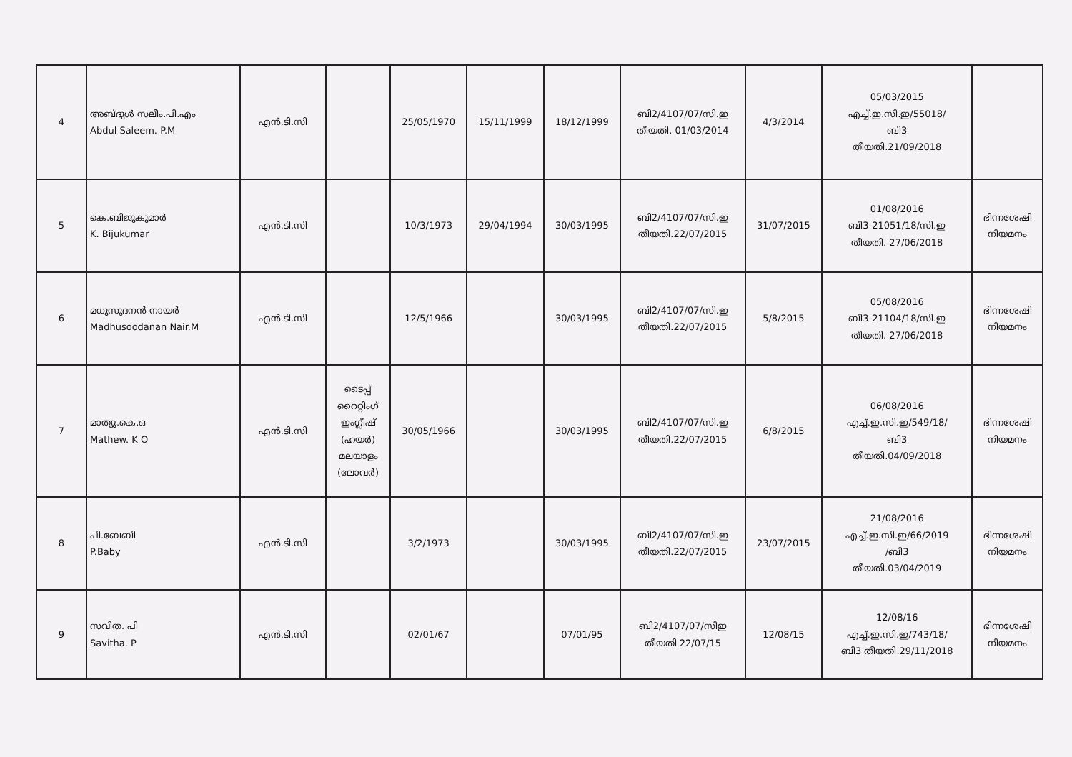| 4 | അബ്ദുൾ സലീം.പി.എം Abdul Saleem. P.M | എൻ.ടി.സി | | 25/05/1970 | 15/11/1999 | 18/12/1999 | ബി2/4107/07/സി.ഇ തീയതി. 01/03/2014 | 4/3/2014 | 05/03/2015 എച്ച്.ഇ.സി.ഇ/55018/ ബി3 തീയതി.21/09/2018 | |
| 5 | കെ.ബിജുകുമാർ K. Bijukumar | എൻ.ടി.സി | | 10/3/1973 | 29/04/1994 | 30/03/1995 | ബി2/4107/07/സി.ഇ തീയതി.22/07/2015 | 31/07/2015 | 01/08/2016 ബി3-21051/18/സി.ഇ തീയതി. 27/06/2018 | ഭിന്നശേഷി നിയമനം |
| 6 | മധുസൂദനൻ നായർ Madhusoodanan Nair.M | എൻ.ടി.സി | | 12/5/1966 | | 30/03/1995 | ബി2/4107/07/സി.ഇ തീയതി.22/07/2015 | 5/8/2015 | 05/08/2016 ബി3-21104/18/സി.ഇ തീയതി. 27/06/2018 | ഭിന്നശേഷി നിയമനം |
| 7 | മാത്യു.കെ.ഒ Mathew. K O | എൻ.ടി.സി | ടൈപ്പ് റൈറ്റിംഗ് ഇംഗ്ലീഷ് (ഹയർ) മലയാളം (ലോവർ) | 30/05/1966 | | 30/03/1995 | ബി2/4107/07/സി.ഇ തീയതി.22/07/2015 | 6/8/2015 | 06/08/2016 എച്ച്.ഇ.സി.ഇ/549/18/ ബി3 തീയതി.04/09/2018 | ഭിന്നശേഷി നിയമനം |
| 8 | പി.ബേബി P.Baby | എൻ.ടി.സി | | 3/2/1973 | | 30/03/1995 | ബി2/4107/07/സി.ഇ തീയതി.22/07/2015 | 23/07/2015 | 21/08/2016 എച്ച്.ഇ.സി.ഇ/66/2019 /ബി3 തീയതി.03/04/2019 | ഭിന്നശേഷി നിയമനം |
| 9 | സവിത. പി Savitha. P | എൻ.ടി.സി | | 02/01/67 | | 07/01/95 | ബി2/4107/07/സിഇ തീയതി 22/07/15 | 12/08/15 | 12/08/16 എച്ച്.ഇ.സി.ഇ/743/18/ ബി3 തീയതി.29/11/2018 | ഭിന്നശേഷി നിയമനം |